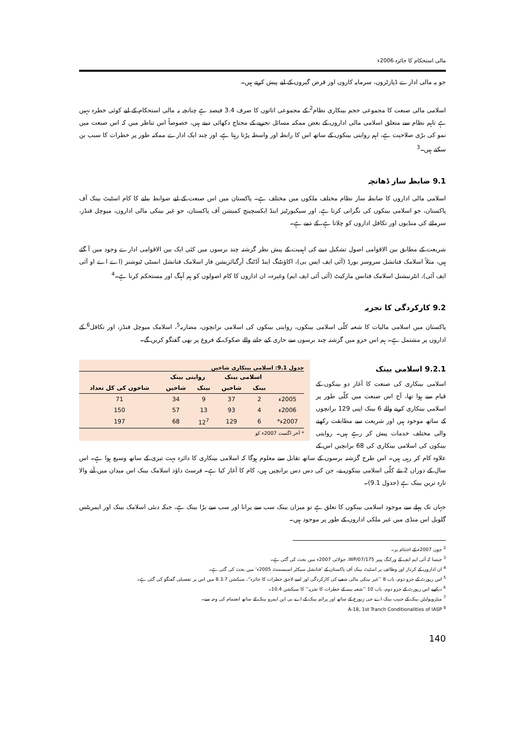مالی استحکام کا جائزہ 2006ء
جو یہ مالی ادارے ڈپازٹروں، سرمایہ کاروں اور قرض گیروں کے لیے پیش کرتے ہیں۔
اسلامی مالی صنعت کا مجموعی حجم بینکاری نظام<sup>2</sup> کے مجموعی اثاثوں کا صرف 3.4 فیصد ہے چنانچہ یہ مالی استحکام کے لیے کوئی خطرہ نہیں ہے تاہم نظام سے متعلق اسلامی مالی اداروں کے بعض ممکنہ مسائل تجزیے کے محتاج دکھائی دیتے ہیں، خصوصاً اس تناظر میں کہ اس صنعت میں نمو کی بڑی صلاحیت ہے، اہم روایتی بینکوں کے ساتھ اس کا رابطہ اور واسطہ پڑتا رہتا ہے، اور چند ایک ادارے ممکنہ طور پر خطرات کا سبب بن سکتے ہیں۔<sup>3</sup>
9.1 ضابطہ ساز ڈھانچہ
اسلامی مالی اداروں کا ضابطہ ساز نظام مختلف ملکوں میں مختلف ہے۔ پاکستان میں اس صنعت کے لیے ضوابط بنانے کا کام اسٹیٹ بینک آف پاکستان، جو اسلامی بینکوں کی نگرانی کرتا ہے، اور سیکیورٹیز اینڈ ایکسچینج کمیشن آف پاکستان، جو غیر بینکی مالی اداروں، میوچل فنڈز، سرمائے کی منڈیوں اور تکافل اداروں کو چلاتا ہے، کے ذمے ہے۔
شریعت کے مطابق بین الاقوامی اصول تشکیل دینے کی اہمیت کے پیش نظر گزشتہ چند برسوں میں کئی ایک بین الاقوامی ادارے وجود میں آ گئے ہیں، مثلاً اسلامک فنانشل سروسز بورڈ (آئی ایف ایس بی)، اکاؤنٹنگ اینڈ آڈٹنگ آرگنائزیشن فار اسلامک فنانشل انسٹی ٹیوشنز (اے اے او آئی ایف آئی)، انٹرنیشنل اسلامک فنانس مارکیٹ (آئی آئی ایف ایم) وغیرہ۔ ان اداروں کا کام اصولوں کو ہم آہنگ اور مستحکم کرنا ہے۔<sup>4</sup>
9.2 کارکردگی کا تجزیہ
پاکستان میں اسلامی مالیات کا شعبہ کلّی اسلامی بینکوں، روایتی بینکوں کی اسلامی برانچوں، مضاربہ<sup>5</sup>، اسلامک میوچل فنڈز، اور تکافل<sup>6</sup> کے اداروں پر مشتمل ہے۔ ہم اس جزو میں گزشتہ چند برسوں سے جاری کیے جانے والے صکوک کے فروغ پر بھی گفتگو کریں گے۔
جدول 9.1: اسلامی بینکاری شاخیں
| | اسلامی بینک | | روایتی بینک | | |
| --- | --- | --- | --- | --- | --- |
| | بینک | شاخیں | بینک | شاخیں | شاخوں کی کل تعداد |
| 2005ء | 2 | 37 | 9 | 34 | 71 |
| 2006ء | 4 | 93 | 13 | 57 | 150 |
| 2007ء* | 6 | 129 | 12<sup>7</sup> | 68 | 197 |
* آخر اگست 2007ء کو
9.2.1 اسلامی بینک
اسلامی بینکاری کی صنعت کا آغاز دو بینکوں کے قیام سے ہوا تھا، آج اس صنعت میں کلّی طور پر اسلامی بینکاری کرنے والے 6 بینک اپنی 129 برانچوں کے ساتھ موجود ہیں اور شریعت سے مطابقت رکھنے والی مختلف خدمات پیش کر رہے ہیں۔ روایتی بینکوں کی اسلامی بینکاری کی 68 برانچیں اس کے علاوہ کام کر رہی ہیں۔ اس طرح گزشتہ برسوں کے ساتھ تقابل سے معلوم ہوگا کہ اسلامی بینکاری کا دائرہ بہت تیزی کے ساتھ وسیع ہوا ہے۔ اس سال کے دوران 2 نئے کلّی اسلامی بینکوں نے، جن کی دس دس برانچیں ہیں، کام کا آغاز کیا ہے۔ فرسٹ داؤد اسلامک بینک اس میدان میں آنے والا تازہ ترین بینک ہے (جدول 9.1)۔
جہاں تک پہلے سے موجود اسلامی بینکوں کا تعلق ہے تو میزان بینک سب سے پرانا اور سب سے بڑا بینک ہے، جبکہ دبئی اسلامک بینک اور ایمریٹس گلوبل اس منڈی میں غیر ملکی اداروں کے طور پر موجود ہیں۔
<sup>2</sup> جون 2007ء کے اختتام پر۔
<sup>3</sup> جیسا کہ آئی ایم ایف کے ورکنگ پیپر WP/07/175، جولائی 2007ء میں بحث کی گئی ہے۔
<sup>4</sup> ان اداروں کے کردار اور وظائف پر اسٹیٹ بینک آف پاکستان کے ’فنانشل سیکٹر اسیسمنٹ 2005ء‘ میں بحث کی گئی ہے۔
<sup>5</sup> اس رپورٹ کے جزو دوم، باب 8 ’’غیر بینکی مالی شعبے کی کارکردگی اور اسے لاحق خطرات کا جائزہ‘‘، سیکشن 8.3.7 میں اس پر تفصیلی گفتگو کی گئی ہے۔
<sup>6</sup> دیکھیے اس رپورٹ کے جزو دوم، باب 10 ’’شعبہ بیمہ کے خطرات کا تجزیہ‘‘ کا سیکشن 10.4۔
<sup>7</sup> میٹروپولیٹن بینک کے حبیب بینک اے جی زیورخ کے ساتھ اور پرائم بینک کے اے بی این ایمرو بینک کے ساتھ انضمام کی وجہ سے۔
<sup>8</sup> A-18, 1st Tranch Conditionalities of IASP
140